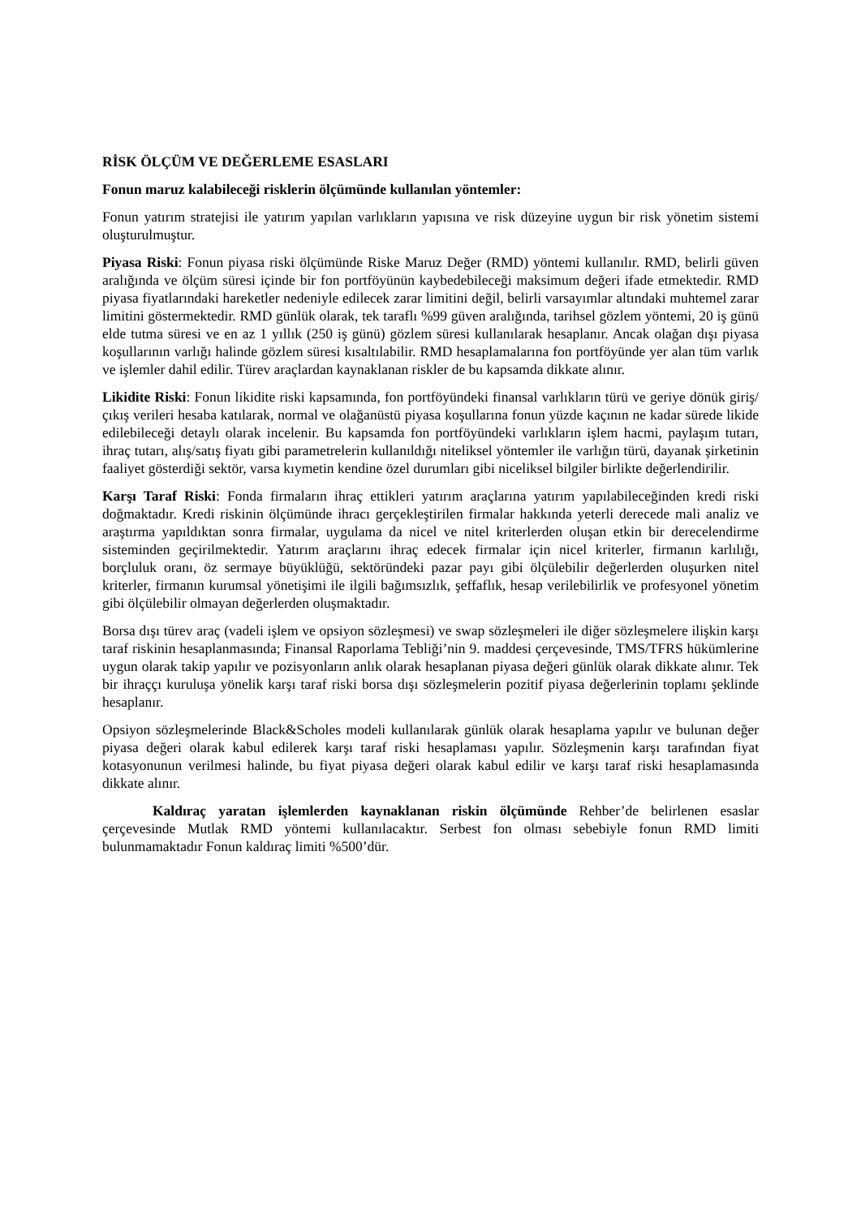RİSK ÖLÇÜM VE DEĞERLEME ESASLARI
Fonun maruz kalabileceği risklerin ölçümünde kullanılan yöntemler:
Fonun yatırım stratejisi ile yatırım yapılan varlıkların yapısına ve risk düzeyine uygun bir risk yönetim sistemi oluşturulmuştur.
Piyasa Riski: Fonun piyasa riski ölçümünde Riske Maruz Değer (RMD) yöntemi kullanılır. RMD, belirli güven aralığında ve ölçüm süresi içinde bir fon portföyünün kaybedebileceği maksimum değeri ifade etmektedir. RMD piyasa fiyatlarındaki hareketler nedeniyle edilecek zarar limitini değil, belirli varsayımlar altındaki muhtemel zarar limitini göstermektedir. RMD günlük olarak, tek taraflı %99 güven aralığında, tarihsel gözlem yöntemi, 20 iş günü elde tutma süresi ve en az 1 yıllık (250 iş günü) gözlem süresi kullanılarak hesaplanır. Ancak olağan dışı piyasa koşullarının varlığı halinde gözlem süresi kısaltılabilir. RMD hesaplamalarına fon portföyünde yer alan tüm varlık ve işlemler dahil edilir. Türev araçlardan kaynaklanan riskler de bu kapsamda dikkate alınır.
Likidite Riski: Fonun likidite riski kapsamında, fon portföyündeki finansal varlıkların türü ve geriye dönük giriş/çıkış verileri hesaba katılarak, normal ve olağanüstü piyasa koşullarına fonun yüzde kaçının ne kadar sürede likide edilebileceği detaylı olarak incelenir. Bu kapsamda fon portföyündeki varlıkların işlem hacmi, paylaşım tutarı, ihraç tutarı, alış/satış fiyatı gibi parametrelerin kullanıldığı niteliksel yöntemler ile varlığın türü, dayanak şirketinin faaliyet gösterdiği sektör, varsa kıymetin kendine özel durumları gibi niceliksel bilgiler birlikte değerlendirilir.
Karşı Taraf Riski: Fonda firmaların ihraç ettikleri yatırım araçlarına yatırım yapılabileceğinden kredi riski doğmaktadır. Kredi riskinin ölçümünde ihracı gerçekleştirilen firmalar hakkında yeterli derecede mali analiz ve araştırma yapıldıktan sonra firmalar, uygulama da nicel ve nitel kriterlerden oluşan etkin bir derecelendirme sisteminden geçirilmektedir. Yatırım araçlarını ihraç edecek firmalar için nicel kriterler, firmanın karlılığı, borçluluk oranı, öz sermaye büyüklüğü, sektöründeki pazar payı gibi ölçülebilir değerlerden oluşurken nitel kriterler, firmanın kurumsal yönetişimi ile ilgili bağımsızlık, şeffaflık, hesap verilebilirlik ve profesyonel yönetim gibi ölçülebilir olmayan değerlerden oluşmaktadır.
Borsa dışı türev araç (vadeli işlem ve opsiyon sözleşmesi) ve swap sözleşmeleri ile diğer sözleşmelere ilişkin karşı taraf riskinin hesaplanmasında; Finansal Raporlama Tebliği’nin 9. maddesi çerçevesinde, TMS/TFRS hükümlerine uygun olarak takip yapılır ve pozisyonların anlık olarak hesaplanan piyasa değeri günlük olarak dikkate alınır. Tek bir ihraççı kuruluşa yönelik karşı taraf riski borsa dışı sözleşmelerin pozitif piyasa değerlerinin toplamı şeklinde hesaplanır.
Opsiyon sözleşmelerinde Black&Scholes modeli kullanılarak günlük olarak hesaplama yapılır ve bulunan değer piyasa değeri olarak kabul edilerek karşı taraf riski hesaplaması yapılır. Sözleşmenin karşı tarafından fiyat kotasyonunun verilmesi halinde, bu fiyat piyasa değeri olarak kabul edilir ve karşı taraf riski hesaplamasında dikkate alınır.
Kaldıraç yaratan işlemlerden kaynaklanan riskin ölçümünde Rehber’de belirlenen esaslar çerçevesinde Mutlak RMD yöntemi kullanılacaktır. Serbest fon olması sebebiyle fonun RMD limiti bulunmamaktadır Fonun kaldıraç limiti %500’dür.